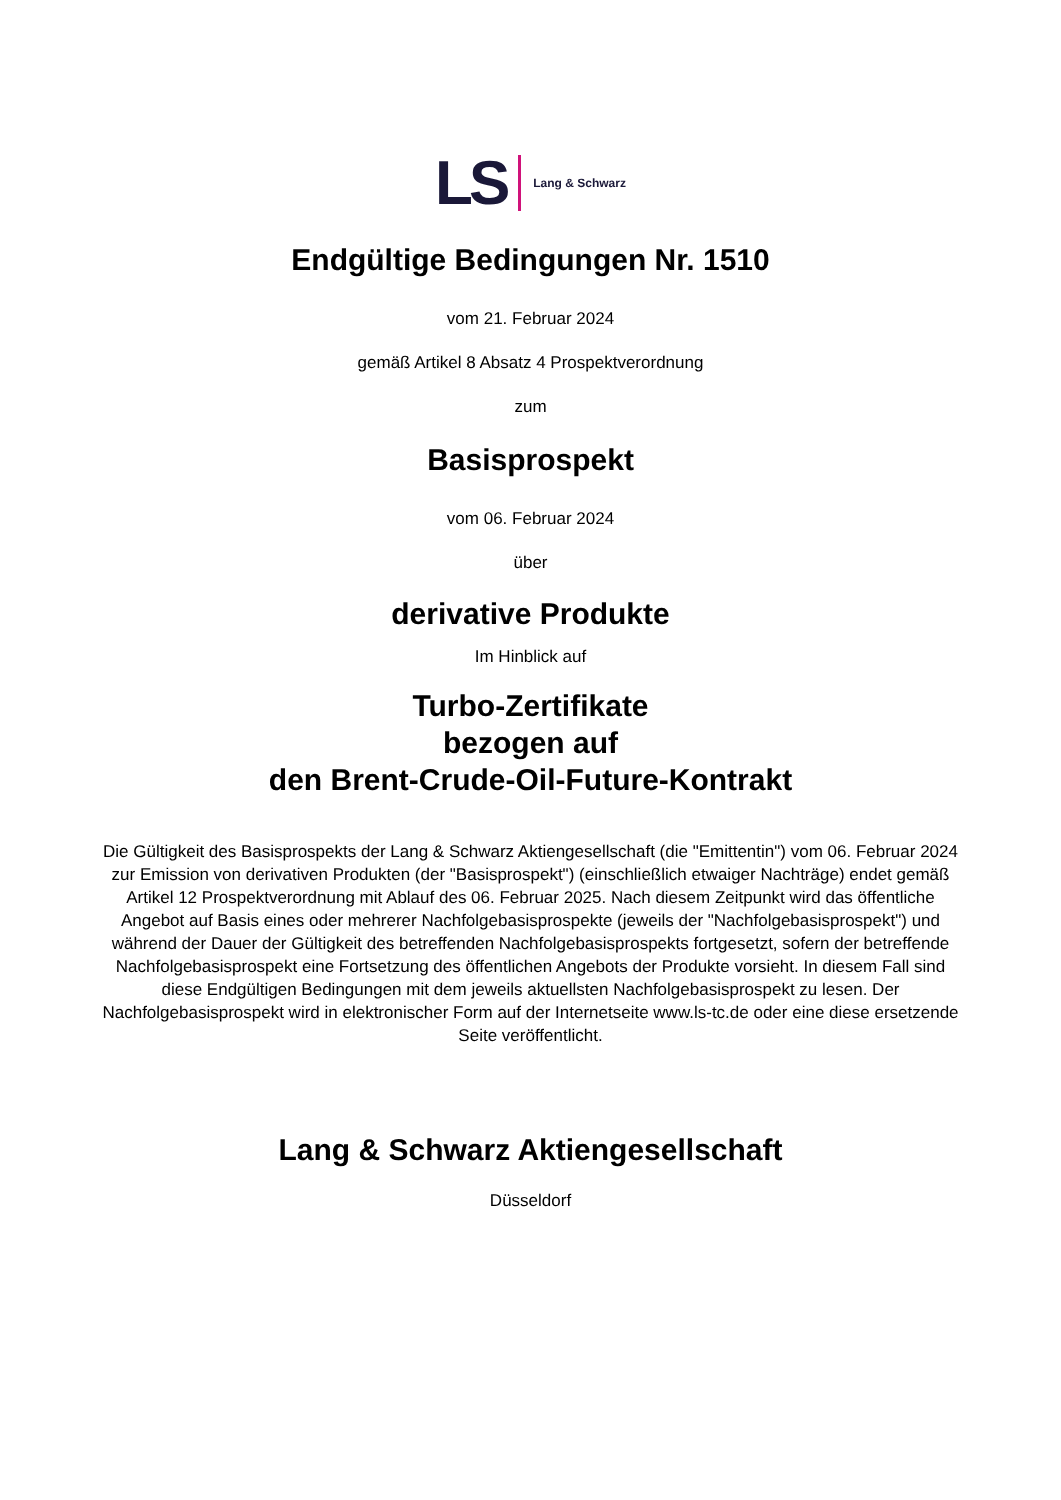LS Lang & Schwarz
Endgültige Bedingungen Nr. 1510
vom 21. Februar 2024
gemäß Artikel 8 Absatz 4 Prospektverordnung
zum
Basisprospekt
vom 06. Februar 2024
über
derivative Produkte
Im Hinblick auf
Turbo-Zertifikate
bezogen auf
den Brent-Crude-Oil-Future-Kontrakt
Die Gültigkeit des Basisprospekts der Lang & Schwarz Aktiengesellschaft (die "Emittentin") vom 06. Februar 2024 zur Emission von derivativen Produkten (der "Basisprospekt") (einschließlich etwaiger Nachträge) endet gemäß Artikel 12 Prospektverordnung mit Ablauf des 06. Februar 2025. Nach diesem Zeitpunkt wird das öffentliche Angebot auf Basis eines oder mehrerer Nachfolgebasisprospekte (jeweils der "Nachfolgebasisprospekt") und während der Dauer der Gültigkeit des betreffenden Nachfolgebasisprospekts fortgesetzt, sofern der betreffende Nachfolgebasisprospekt eine Fortsetzung des öffentlichen Angebots der Produkte vorsieht. In diesem Fall sind diese Endgültigen Bedingungen mit dem jeweils aktuellsten Nachfolgebasisprospekt zu lesen. Der Nachfolgebasisprospekt wird in elektronischer Form auf der Internetseite www.ls-tc.de oder eine diese ersetzende Seite veröffentlicht.
Lang & Schwarz Aktiengesellschaft
Düsseldorf